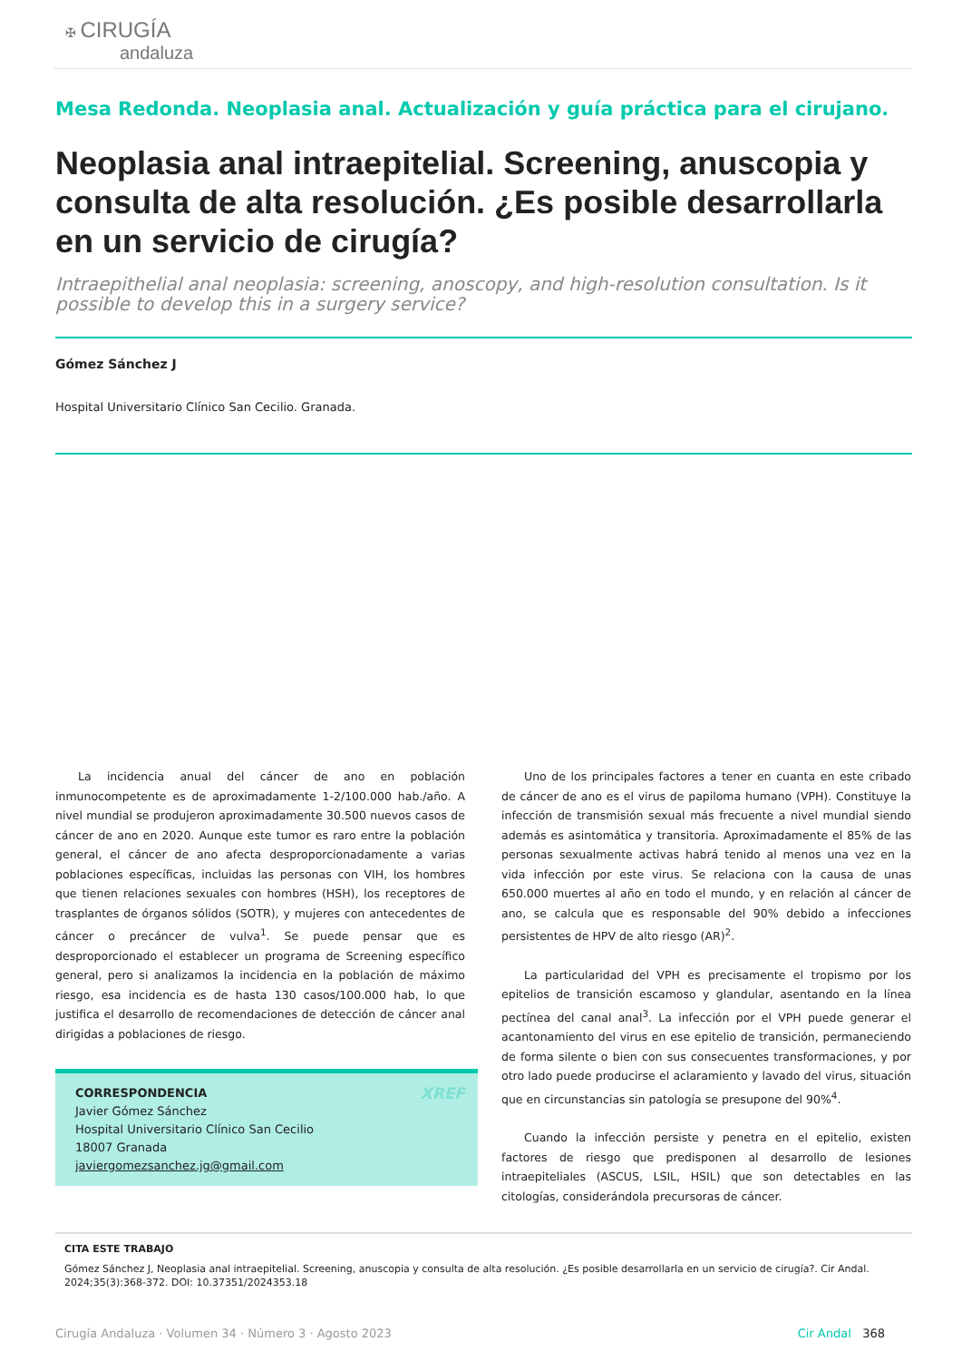✠ CIRUGÍA
andaluza
Mesa Redonda. Neoplasia anal. Actualización y guía práctica para el cirujano.
Neoplasia anal intraepitelial. Screening, anuscopia y consulta de alta resolución. ¿Es posible desarrollarla en un servicio de cirugía?
Intraepithelial anal neoplasia: screening, anoscopy, and high-resolution consultation. Is it possible to develop this in a surgery service?
Gómez Sánchez J
Hospital Universitario Clínico San Cecilio. Granada.
La incidencia anual del cáncer de ano en población inmunocompetente es de aproximadamente 1-2/100.000 hab./año. A nivel mundial se produjeron aproximadamente 30.500 nuevos casos de cáncer de ano en 2020. Aunque este tumor es raro entre la población general, el cáncer de ano afecta desproporcionadamente a varias poblaciones específicas, incluidas las personas con VIH, los hombres que tienen relaciones sexuales con hombres (HSH), los receptores de trasplantes de órganos sólidos (SOTR), y mujeres con antecedentes de cáncer o precáncer de vulva<sup>1</sup>. Se puede pensar que es desproporcionado el establecer un programa de Screening específico general, pero si analizamos la incidencia en la población de máximo riesgo, esa incidencia es de hasta 130 casos/100.000 hab, lo que justifica el desarrollo de recomendaciones de detección de cáncer anal dirigidas a poblaciones de riesgo.
CORRESPONDENCIA XREF
Javier Gómez Sánchez
Hospital Universitario Clínico San Cecilio
18007 Granada
javiergomezsanchez.jg@gmail.com
Uno de los principales factores a tener en cuanta en este cribado de cáncer de ano es el virus de papiloma humano (VPH). Constituye la infección de transmisión sexual más frecuente a nivel mundial siendo además es asintomática y transitoria. Aproximadamente el 85% de las personas sexualmente activas habrá tenido al menos una vez en la vida infección por este virus. Se relaciona con la causa de unas 650.000 muertes al año en todo el mundo, y en relación al cáncer de ano, se calcula que es responsable del 90% debido a infecciones persistentes de HPV de alto riesgo (AR)<sup>2</sup>.
La particularidad del VPH es precisamente el tropismo por los epitelios de transición escamoso y glandular, asentando en la línea pectínea del canal anal<sup>3</sup>. La infección por el VPH puede generar el acantonamiento del virus en ese epitelio de transición, permaneciendo de forma silente o bien con sus consecuentes transformaciones, y por otro lado puede producirse el aclaramiento y lavado del virus, situación que en circunstancias sin patología se presupone del 90%<sup>4</sup>.
Cuando la infección persiste y penetra en el epitelio, existen factores de riesgo que predisponen al desarrollo de lesiones intraepiteliales (ASCUS, LSIL, HSIL) que son detectables en las citologías, considerándola precursoras de cáncer.
CITA ESTE TRABAJO
Gómez Sánchez J, Neoplasia anal intraepitelial. Screening, anuscopia y consulta de alta resolución. ¿Es posible desarrollarla en un servicio de cirugía?. Cir Andal. 2024;35(3):368-372. DOI: 10.37351/2024353.18
Cirugía Andaluza · Volumen 34 · Número 3 · Agosto 2023 Cir Andal 368